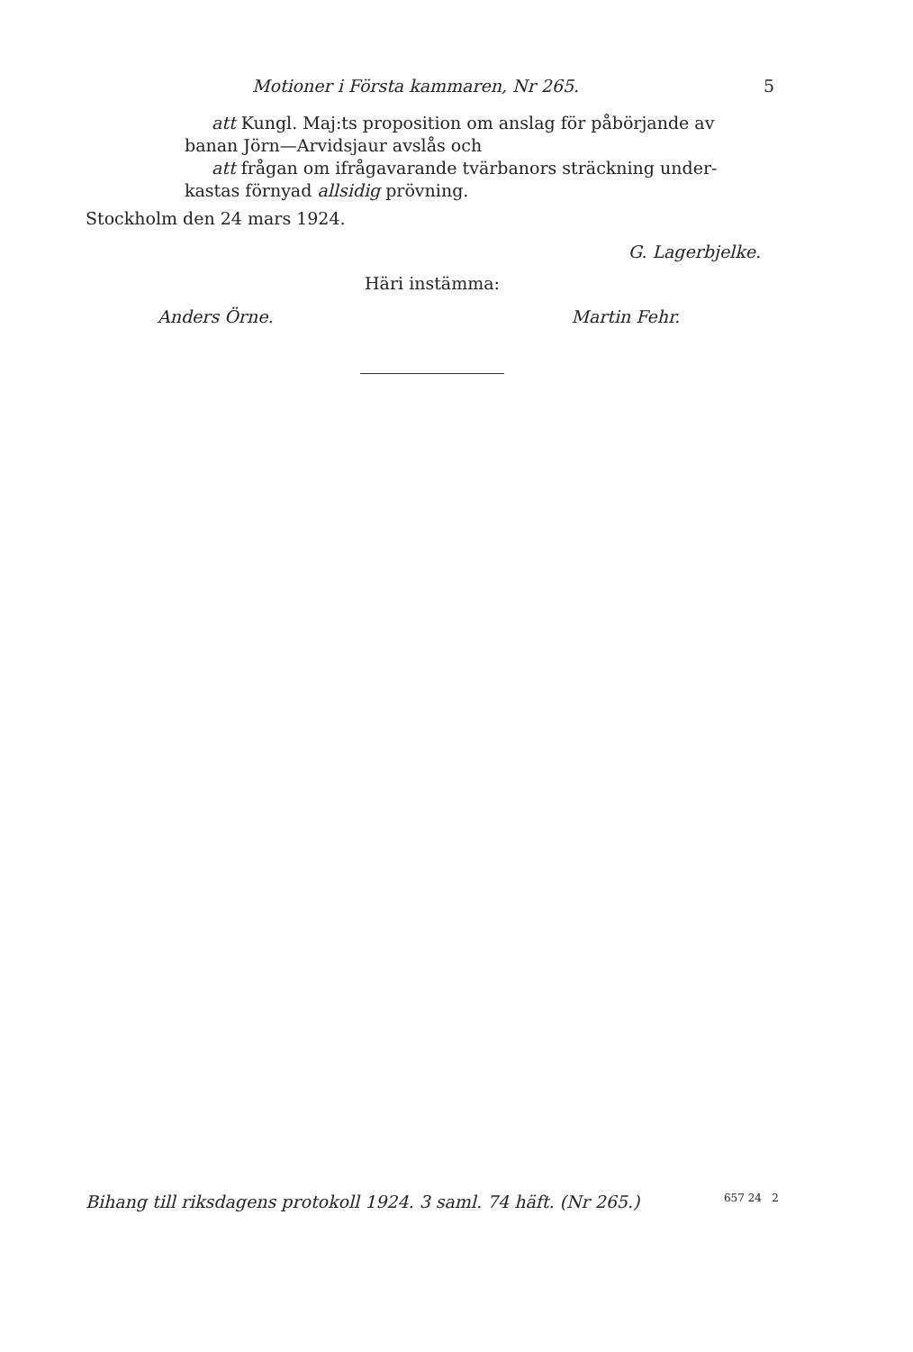Motioner i Första kammaren, Nr 265. 5
att Kungl. Maj:ts proposition om anslag för påbörjande av
banan Jörn—Arvidsjaur avslås och
att frågan om ifrågavarande tvärbanors sträckning under-
kastas förnyad allsidig prövning.
Stockholm den 24 mars 1924.
G. Lagerbjelke.
Häri instämma:
Anders Örne. Martin Fehr.
Bihang till riksdagens protokoll 1924. 3 saml. 74 häft. (Nr 265.) 657 24 2